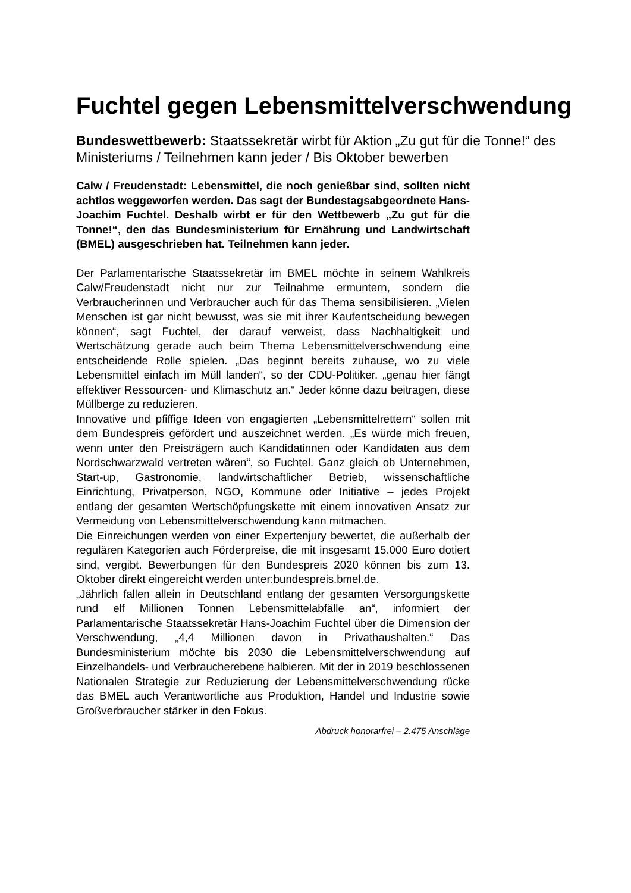Fuchtel gegen Lebensmittelverschwendung
Bundeswettbewerb: Staatssekretär wirbt für Aktion „Zu gut für die Tonne!“ des Ministeriums / Teilnehmen kann jeder / Bis Oktober bewerben
Calw / Freudenstadt: Lebensmittel, die noch genießbar sind, sollten nicht achtlos weggeworfen werden. Das sagt der Bundestagsabgeordnete Hans-Joachim Fuchtel. Deshalb wirbt er für den Wettbewerb „Zu gut für die Tonne!“, den das Bundesministerium für Ernährung und Landwirtschaft (BMEL) ausgeschrieben hat. Teilnehmen kann jeder.
Der Parlamentarische Staatssekretär im BMEL möchte in seinem Wahlkreis Calw/Freudenstadt nicht nur zur Teilnahme ermuntern, sondern die Verbraucherinnen und Verbraucher auch für das Thema sensibilisieren. „Vielen Menschen ist gar nicht bewusst, was sie mit ihrer Kaufentscheidung bewegen können“, sagt Fuchtel, der darauf verweist, dass Nachhaltigkeit und Wertschätzung gerade auch beim Thema Lebensmittelverschwendung eine entscheidende Rolle spielen. „Das beginnt bereits zuhause, wo zu viele Lebensmittel einfach im Müll landen“, so der CDU-Politiker. „genau hier fängt effektiver Ressourcen- und Klimaschutz an.“ Jeder könne dazu beitragen, diese Müllberge zu reduzieren.
Innovative und pfiffige Ideen von engagierten „Lebensmittelrettern“ sollen mit dem Bundespreis gefördert und auszeichnet werden. „Es würde mich freuen, wenn unter den Preisträgern auch Kandidatinnen oder Kandidaten aus dem Nordschwarzwald vertreten wären“, so Fuchtel. Ganz gleich ob Unternehmen, Start-up, Gastronomie, landwirtschaftlicher Betrieb, wissenschaftliche Einrichtung, Privatperson, NGO, Kommune oder Initiative – jedes Projekt entlang der gesamten Wertschöpfungskette mit einem innovativen Ansatz zur Vermeidung von Lebensmittelverschwendung kann mitmachen.
Die Einreichungen werden von einer Expertenjury bewertet, die außerhalb der regulären Kategorien auch Förderpreise, die mit insgesamt 15.000 Euro dotiert sind, vergibt. Bewerbungen für den Bundespreis 2020 können bis zum 13. Oktober direkt eingereicht werden unter:bundespreis.bmel.de.
„Jährlich fallen allein in Deutschland entlang der gesamten Versorgungskette rund elf Millionen Tonnen Lebensmittelabfälle an“, informiert der Parlamentarische Staatssekretär Hans-Joachim Fuchtel über die Dimension der Verschwendung, „4,4 Millionen davon in Privathaushalten.“ Das Bundesministerium möchte bis 2030 die Lebensmittelverschwendung auf Einzelhandels- und Verbraucherebene halbieren. Mit der in 2019 beschlossenen Nationalen Strategie zur Reduzierung der Lebensmittelverschwendung rücke das BMEL auch Verantwortliche aus Produktion, Handel und Industrie sowie Großverbraucher stärker in den Fokus.
Abdruck honorarfrei – 2.475 Anschläge